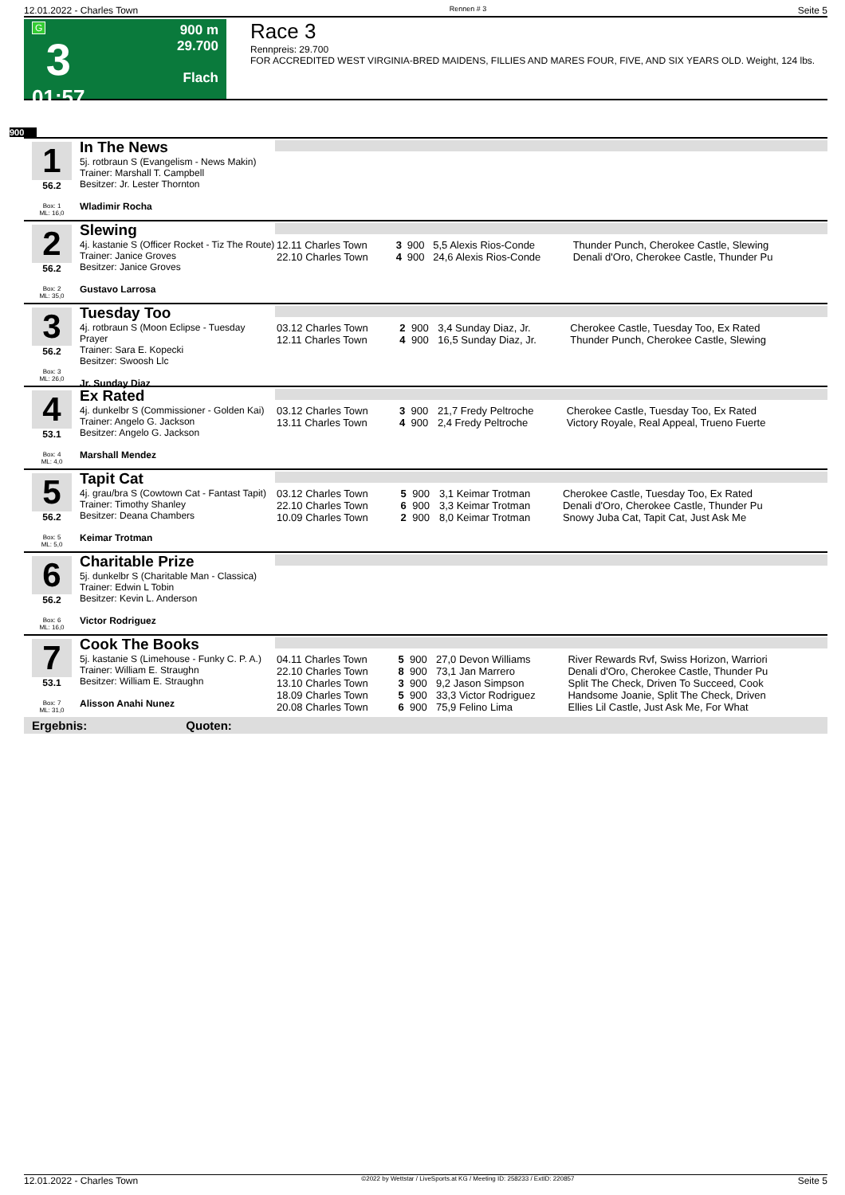12.01.2022 - Charles Town Rennen # 3 Seite 5
G
3
01:57
900 m
29.700
Flach
Race 3
Rennpreis: 29.700
FOR ACCREDITED WEST VIRGINIA-BRED MAIDENS, FILLIES AND MARES FOUR, FIVE, AND SIX YEARS OLD. Weight, 124 lbs.
900
1
56.2
Box: 1
ML: 16,0
In The News
5j. rotbraun S (Evangelism - News Makin)
Trainer: Marshall T. Campbell
Besitzer: Jr. Lester Thornton
Wladimir Rocha
2
56.2
Box: 2
ML: 35,0
Slewing
4j. kastanie S (Officer Rocket - Tiz The Route)
Trainer: Janice Groves
Besitzer: Janice Groves
Gustavo Larrosa
| 12.11 Charles Town | 3 | 900 | 5,5 Alexis Rios-Conde | Thunder Punch, Cherokee Castle, Slewing |
| 22.10 Charles Town | 4 | 900 | 24,6 Alexis Rios-Conde | Denali d'Oro, Cherokee Castle, Thunder Pu |
3
56.2
Box: 3
ML: 26,0
Tuesday Too
4j. rotbraun S (Moon Eclipse - Tuesday Prayer
Trainer: Sara E. Kopecki
Besitzer: Swoosh Llc
Jr. Sunday Diaz
| 03.12 Charles Town | 2 | 900 | 3,4 Sunday Diaz, Jr. | Cherokee Castle, Tuesday Too, Ex Rated |
| 12.11 Charles Town | 4 | 900 | 16,5 Sunday Diaz, Jr. | Thunder Punch, Cherokee Castle, Slewing |
4
53.1
Box: 4
ML: 4,0
Ex Rated
4j. dunkelbr S (Commissioner - Golden Kai)
Trainer: Angelo G. Jackson
Besitzer: Angelo G. Jackson
Marshall Mendez
| 03.12 Charles Town | 3 | 900 | 21,7 Fredy Peltroche | Cherokee Castle, Tuesday Too, Ex Rated |
| 13.11 Charles Town | 4 | 900 | 2,4 Fredy Peltroche | Victory Royale, Real Appeal, Trueno Fuerte |
5
56.2
Box: 5
ML: 5,0
Tapit Cat
4j. grau/bra S (Cowtown Cat - Fantast Tapit)
Trainer: Timothy Shanley
Besitzer: Deana Chambers
Keimar Trotman
| 03.12 Charles Town | 5 | 900 | 3,1 Keimar Trotman | Cherokee Castle, Tuesday Too, Ex Rated |
| 22.10 Charles Town | 6 | 900 | 3,3 Keimar Trotman | Denali d'Oro, Cherokee Castle, Thunder Pu |
| 10.09 Charles Town | 2 | 900 | 8,0 Keimar Trotman | Snowy Juba Cat, Tapit Cat, Just Ask Me |
6
56.2
Box: 6
ML: 16,0
Charitable Prize
5j. dunkelbr S (Charitable Man - Classica)
Trainer: Edwin L Tobin
Besitzer: Kevin L. Anderson
Victor Rodriguez
7
53.1
Box: 7
ML: 31,0
Cook The Books
5j. kastanie S (Limehouse - Funky C. P. A.)
Trainer: William E. Straughn
Besitzer: William E. Straughn
Alisson Anahi Nunez
| 04.11 Charles Town | 5 | 900 | 27,0 Devon Williams | River Rewards Rvf, Swiss Horizon, Warriori |
| 22.10 Charles Town | 8 | 900 | 73,1 Jan Marrero | Denali d'Oro, Cherokee Castle, Thunder Pu |
| 13.10 Charles Town | 3 | 900 | 9,2 Jason Simpson | Split The Check, Driven To Succeed, Cook |
| 18.09 Charles Town | 5 | 900 | 33,3 Victor Rodriguez | Handsome Joanie, Split The Check, Driven |
| 20.08 Charles Town | 6 | 900 | 75,9 Felino Lima | Ellies Lil Castle, Just Ask Me, For What |
Ergebnis: Quoten:
12.01.2022 - Charles Town ©2022 by Wettstar / LiveSports.at KG / Meeting ID: 258233 / ExtID: 220857 Seite 5